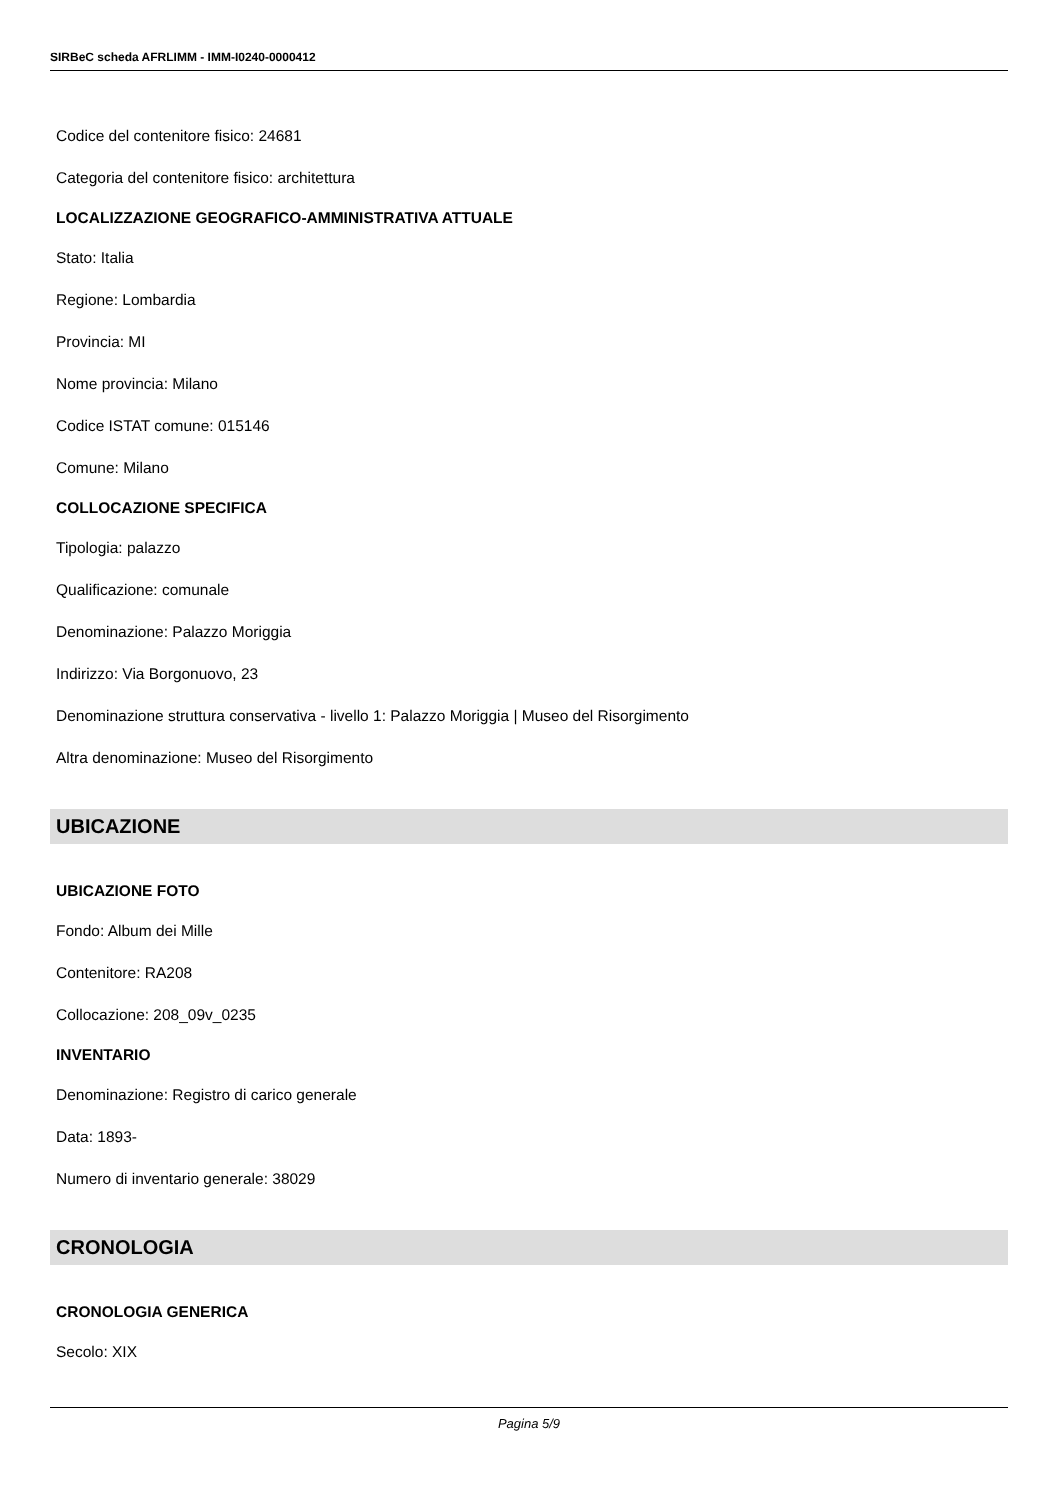SIRBeC scheda AFRLIMM - IMM-I0240-0000412
Codice del contenitore fisico: 24681
Categoria del contenitore fisico: architettura
LOCALIZZAZIONE GEOGRAFICO-AMMINISTRATIVA ATTUALE
Stato: Italia
Regione: Lombardia
Provincia: MI
Nome provincia: Milano
Codice ISTAT comune: 015146
Comune: Milano
COLLOCAZIONE SPECIFICA
Tipologia: palazzo
Qualificazione: comunale
Denominazione: Palazzo Moriggia
Indirizzo: Via Borgonuovo, 23
Denominazione struttura conservativa - livello 1: Palazzo Moriggia | Museo del Risorgimento
Altra denominazione: Museo del Risorgimento
UBICAZIONE
UBICAZIONE FOTO
Fondo: Album dei Mille
Contenitore: RA208
Collocazione: 208_09v_0235
INVENTARIO
Denominazione: Registro di carico generale
Data: 1893-
Numero di inventario generale: 38029
CRONOLOGIA
CRONOLOGIA GENERICA
Secolo: XIX
Pagina 5/9